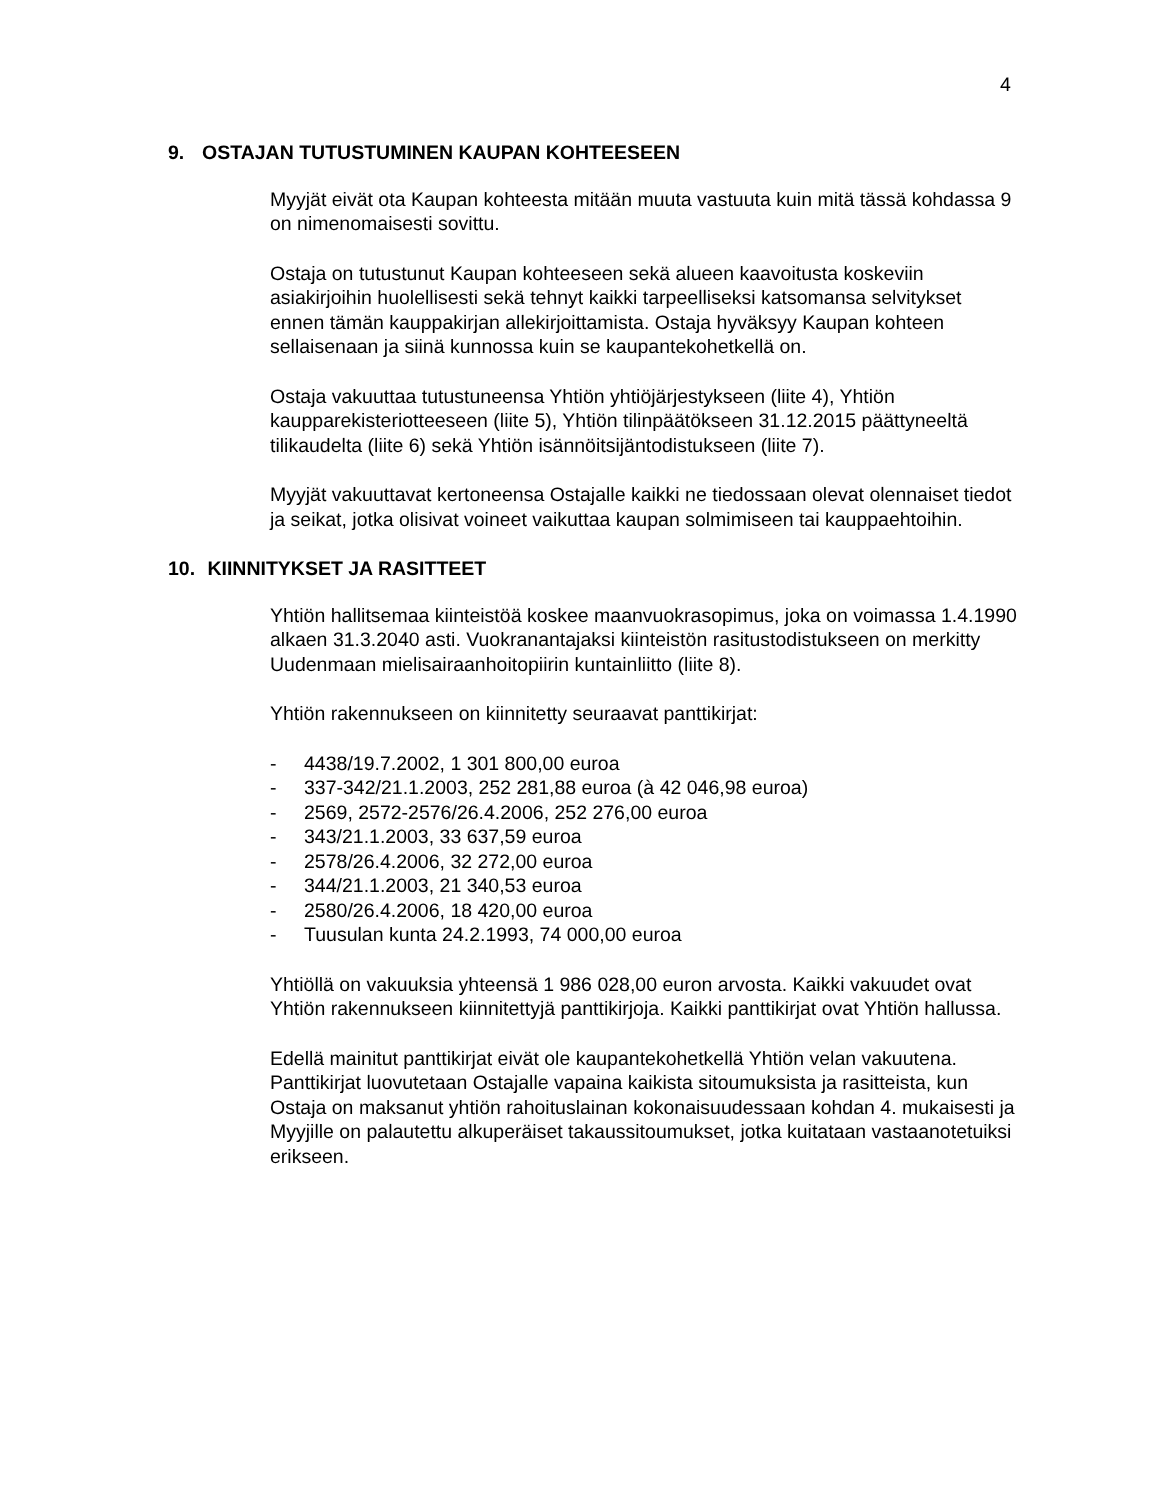4
9. OSTAJAN TUTUSTUMINEN KAUPAN KOHTEESEEN
Myyjät eivät ota Kaupan kohteesta mitään muuta vastuuta kuin mitä tässä kohdassa 9 on nimenomaisesti sovittu.
Ostaja on tutustunut Kaupan kohteeseen sekä alueen kaavoitusta koskeviin asiakirjoihin huolellisesti sekä tehnyt kaikki tarpeelliseksi katsomansa selvitykset ennen tämän kauppakirjan allekirjoittamista. Ostaja hyväksyy Kaupan kohteen sellaisenaan ja siinä kunnossa kuin se kaupantekohetkellä on.
Ostaja vakuuttaa tutustuneensa Yhtiön yhtiöjärjestykseen (liite 4), Yhtiön kaupparekisteriotteeseen (liite 5), Yhtiön tilinpäätökseen 31.12.2015 päättyneeltä tilikaudelta (liite 6) sekä Yhtiön isännöitsijäntodistukseen (liite 7).
Myyjät vakuuttavat kertoneensa Ostajalle kaikki ne tiedossaan olevat olennaiset tiedot ja seikat, jotka olisivat voineet vaikuttaa kaupan solmimiseen tai kauppaehtoihin.
10. KIINNITYKSET JA RASITTEET
Yhtiön hallitsemaa kiinteistöä koskee maanvuokrasopimus, joka on voimassa 1.4.1990 alkaen 31.3.2040 asti. Vuokranantajaksi kiinteistön rasitustodistukseen on merkitty Uudenmaan mielisairaanhoitopiirin kuntainliitto (liite 8).
Yhtiön rakennukseen on kiinnitetty seuraavat panttikirjat:
- 4438/19.7.2002, 1 301 800,00 euroa
- 337-342/21.1.2003, 252 281,88 euroa (à 42 046,98 euroa)
- 2569, 2572-2576/26.4.2006, 252 276,00 euroa
- 343/21.1.2003, 33 637,59 euroa
- 2578/26.4.2006, 32 272,00 euroa
- 344/21.1.2003, 21 340,53 euroa
- 2580/26.4.2006, 18 420,00 euroa
- Tuusulan kunta 24.2.1993, 74 000,00 euroa
Yhtiöllä on vakuuksia yhteensä 1 986 028,00 euron arvosta. Kaikki vakuudet ovat Yhtiön rakennukseen kiinnitettyjä panttikirjoja. Kaikki panttikirjat ovat Yhtiön hallussa.
Edellä mainitut panttikirjat eivät ole kaupantekohetkellä Yhtiön velan vakuutena. Panttikirjat luovutetaan Ostajalle vapaina kaikista sitoumuksista ja rasitteista, kun Ostaja on maksanut yhtiön rahoituslainan kokonaisuudessaan kohdan 4. mukaisesti ja Myyjille on palautettu alkuperäiset takaussitoumukset, jotka kuitataan vastaanotetuiksi erikseen.